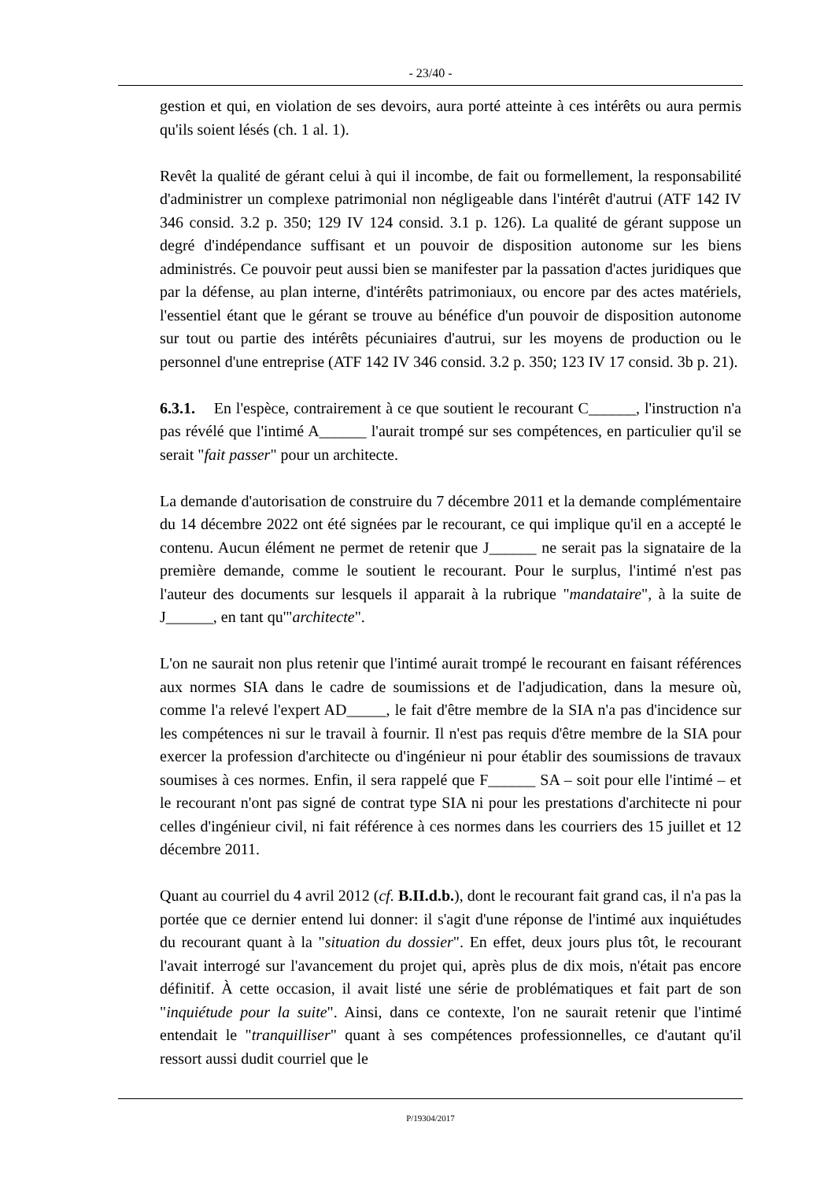- 23/40 -
gestion et qui, en violation de ses devoirs, aura porté atteinte à ces intérêts ou aura permis qu'ils soient lésés (ch. 1 al. 1).
Revêt la qualité de gérant celui à qui il incombe, de fait ou formellement, la responsabilité d'administrer un complexe patrimonial non négligeable dans l'intérêt d'autrui (ATF 142 IV 346 consid. 3.2 p. 350; 129 IV 124 consid. 3.1 p. 126). La qualité de gérant suppose un degré d'indépendance suffisant et un pouvoir de disposition autonome sur les biens administrés. Ce pouvoir peut aussi bien se manifester par la passation d'actes juridiques que par la défense, au plan interne, d'intérêts patrimoniaux, ou encore par des actes matériels, l'essentiel étant que le gérant se trouve au bénéfice d'un pouvoir de disposition autonome sur tout ou partie des intérêts pécuniaires d'autrui, sur les moyens de production ou le personnel d'une entreprise (ATF 142 IV 346 consid. 3.2 p. 350; 123 IV 17 consid. 3b p. 21).
6.3.1. En l'espèce, contrairement à ce que soutient le recourant C______, l'instruction n'a pas révélé que l'intimé A______ l'aurait trompé sur ses compétences, en particulier qu'il se serait "fait passer" pour un architecte.
La demande d'autorisation de construire du 7 décembre 2011 et la demande complémentaire du 14 décembre 2022 ont été signées par le recourant, ce qui implique qu'il en a accepté le contenu. Aucun élément ne permet de retenir que J______ ne serait pas la signataire de la première demande, comme le soutient le recourant. Pour le surplus, l'intimé n'est pas l'auteur des documents sur lesquels il apparait à la rubrique "mandataire", à la suite de J______, en tant qu'"architecte".
L'on ne saurait non plus retenir que l'intimé aurait trompé le recourant en faisant références aux normes SIA dans le cadre de soumissions et de l'adjudication, dans la mesure où, comme l'a relevé l'expert AD_____, le fait d'être membre de la SIA n'a pas d'incidence sur les compétences ni sur le travail à fournir. Il n'est pas requis d'être membre de la SIA pour exercer la profession d'architecte ou d'ingénieur ni pour établir des soumissions de travaux soumises à ces normes. Enfin, il sera rappelé que F______ SA – soit pour elle l'intimé – et le recourant n'ont pas signé de contrat type SIA ni pour les prestations d'architecte ni pour celles d'ingénieur civil, ni fait référence à ces normes dans les courriers des 15 juillet et 12 décembre 2011.
Quant au courriel du 4 avril 2012 (cf. B.II.d.b.), dont le recourant fait grand cas, il n'a pas la portée que ce dernier entend lui donner: il s'agit d'une réponse de l'intimé aux inquiétudes du recourant quant à la "situation du dossier". En effet, deux jours plus tôt, le recourant l'avait interrogé sur l'avancement du projet qui, après plus de dix mois, n'était pas encore définitif. À cette occasion, il avait listé une série de problématiques et fait part de son "inquiétude pour la suite". Ainsi, dans ce contexte, l'on ne saurait retenir que l'intimé entendait le "tranquilliser" quant à ses compétences professionnelles, ce d'autant qu'il ressort aussi dudit courriel que le
P/19304/2017